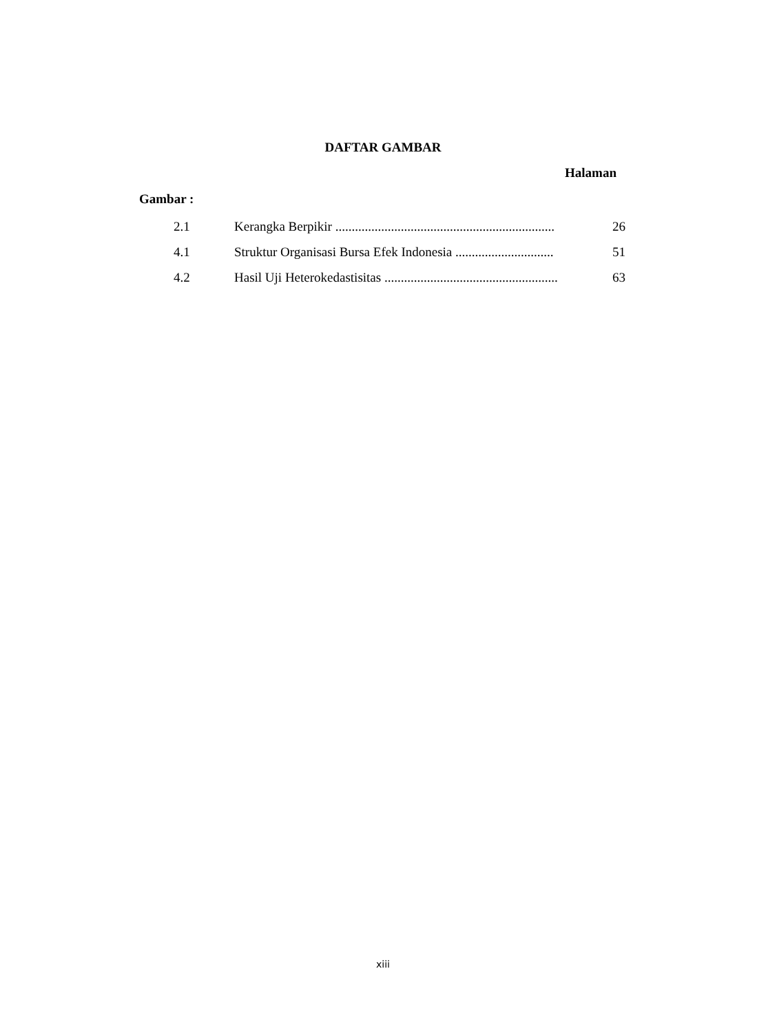DAFTAR GAMBAR
Halaman
Gambar :
| 2.1 | Kerangka Berpikir ................................................................... | 26 |
| 4.1 | Struktur Organisasi Bursa Efek Indonesia .............................. | 51 |
| 4.2 | Hasil Uji Heterokedastisitas ..................................................... | 63 |
xiii